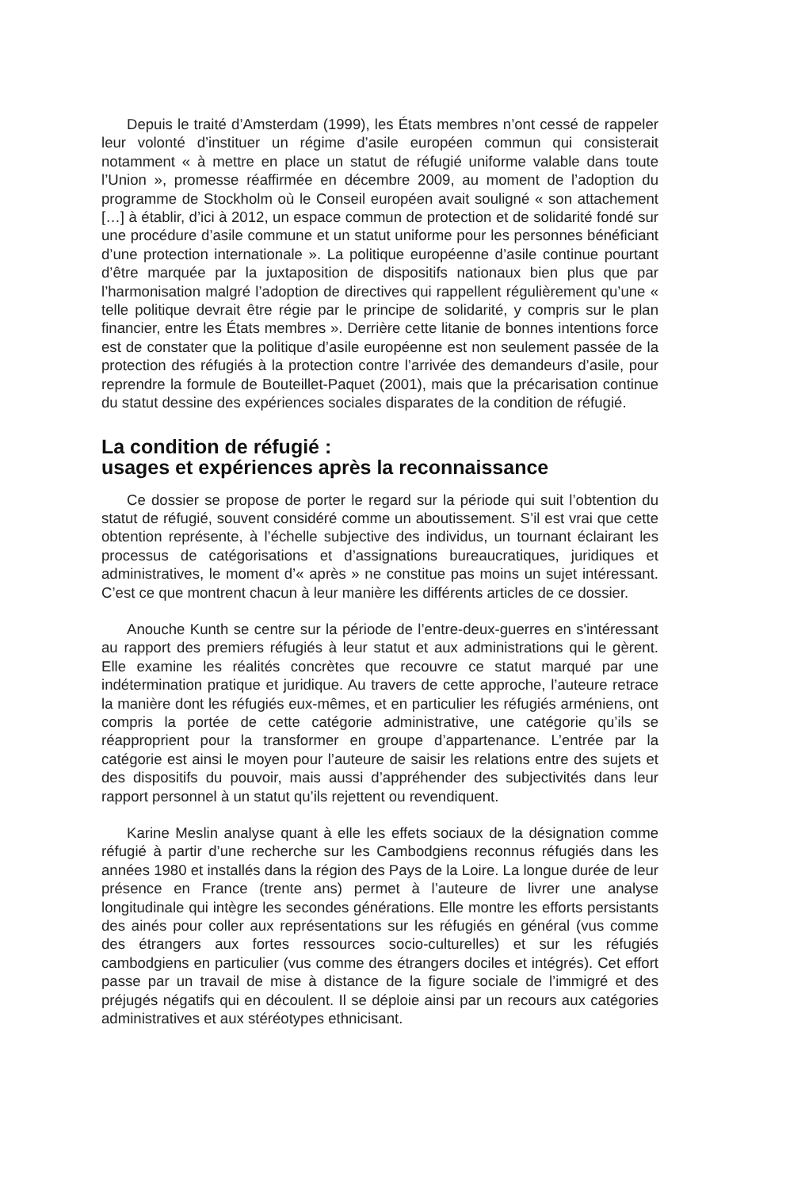Depuis le traité d’Amsterdam (1999), les États membres n’ont cessé de rappeler leur volonté d’instituer un régime d’asile européen commun qui consisterait notamment « à mettre en place un statut de réfugié uniforme valable dans toute l’Union », promesse réaffirmée en décembre 2009, au moment de l’adoption du programme de Stockholm où le Conseil européen avait souligné « son attachement […] à établir, d’ici à 2012, un espace commun de protection et de solidarité fondé sur une procédure d’asile commune et un statut uniforme pour les personnes bénéficiant d’une protection internationale ». La politique européenne d’asile continue pourtant d’être marquée par la juxtaposition de dispositifs nationaux bien plus que par l’harmonisation malgré l’adoption de directives qui rappellent régulièrement qu’une « telle politique devrait être régie par le principe de solidarité, y compris sur le plan financier, entre les États membres ». Derrière cette litanie de bonnes intentions force est de constater que la politique d’asile européenne est non seulement passée de la protection des réfugiés à la protection contre l’arrivée des demandeurs d’asile, pour reprendre la formule de Bouteillet-Paquet (2001), mais que la précarisation continue du statut dessine des expériences sociales disparates de la condition de réfugié.
La condition de réfugié :
usages et expériences après la reconnaissance
Ce dossier se propose de porter le regard sur la période qui suit l’obtention du statut de réfugié, souvent considéré comme un aboutissement. S’il est vrai que cette obtention représente, à l’échelle subjective des individus, un tournant éclairant les processus de catégorisations et d’assignations bureaucratiques, juridiques et administratives, le moment d’« après » ne constitue pas moins un sujet intéressant. C’est ce que montrent chacun à leur manière les différents articles de ce dossier.
Anouche Kunth se centre sur la période de l’entre-deux-guerres en s'intéressant au rapport des premiers réfugiés à leur statut et aux administrations qui le gèrent. Elle examine les réalités concrètes que recouvre ce statut marqué par une indétermination pratique et juridique. Au travers de cette approche, l’auteure retrace la manière dont les réfugiés eux-mêmes, et en particulier les réfugiés arméniens, ont compris la portée de cette catégorie administrative, une catégorie qu’ils se réapproprient pour la transformer en groupe d’appartenance. L’entrée par la catégorie est ainsi le moyen pour l’auteure de saisir les relations entre des sujets et des dispositifs du pouvoir, mais aussi d’appréhender des subjectivités dans leur rapport personnel à un statut qu’ils rejettent ou revendiquent.
Karine Meslin analyse quant à elle les effets sociaux de la désignation comme réfugié à partir d’une recherche sur les Cambodgiens reconnus réfugiés dans les années 1980 et installés dans la région des Pays de la Loire. La longue durée de leur présence en France (trente ans) permet à l’auteure de livrer une analyse longitudinale qui intègre les secondes générations. Elle montre les efforts persistants des ainés pour coller aux représentations sur les réfugiés en général (vus comme des étrangers aux fortes ressources socio-culturelles) et sur les réfugiés cambodgiens en particulier (vus comme des étrangers dociles et intégrés). Cet effort passe par un travail de mise à distance de la figure sociale de l’immigré et des préjugés négatifs qui en découlent. Il se déploie ainsi par un recours aux catégories administratives et aux stéréotypes ethnicisant.